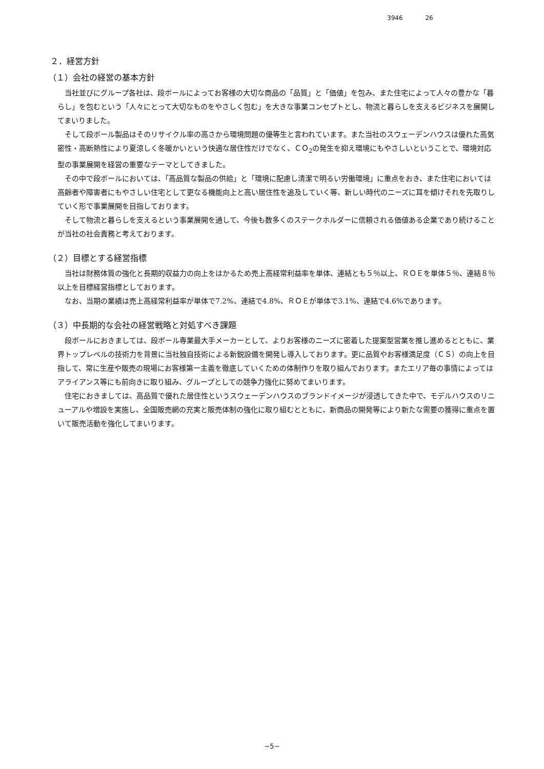3946 26
２．経営方針
（１）会社の経営の基本方針
当社並びにグループ各社は、段ボールによってお客様の大切な商品の「品質」と「価値」を包み、また住宅によって人々の豊かな「暮らし」を包むという「人々にとって大切なものをやさしく包む」を大きな事業コンセプトとし、物流と暮らしを支えるビジネスを展開してまいりました。
そして段ボール製品はそのリサイクル率の高さから環境問題の優等生と言われています。また当社のスウェーデンハウスは優れた高気密性・高断熱性により夏涼しく冬暖かいという快適な居住性だけでなく、ＣＯ<sub>2</sub>の発生を抑え環境にもやさしいということで、環境対応型の事業展開を経営の重要なテーマとしてきました。
その中で段ボールにおいては、「高品質な製品の供給」と「環境に配慮し清潔で明るい労働環境」に重点をおき、また住宅においては高齢者や障害者にもやさしい住宅として更なる機能向上と高い居住性を追及していく等、新しい時代のニーズに耳を傾けそれを先取りしていく形で事業展開を目指しております。
そして物流と暮らしを支えるという事業展開を通して、今後も数多くのステークホルダーに信頼される価値ある企業であり続けることが当社の社会責務と考えております。
（２）目標とする経営指標
当社は財務体質の強化と長期的収益力の向上をはかるため売上高経常利益率を単体、連結とも５％以上、ＲＯＥを単体５％、連結８％以上を目標経営指標としております。
なお、当期の業績は売上高経常利益率が単体で7.2%、連結で4.8%、ＲＯＥが単体で3.1%、連結で4.6%であります。
（３）中長期的な会社の経営戦略と対処すべき課題
段ボールにおきましては、段ボール専業最大手メーカーとして、よりお客様のニーズに密着した提案型営業を推し進めるとともに、業界トップレベルの技術力を背景に当社独自技術による新鋭設備を開発し導入しております。更に品質やお客様満足度（ＣＳ）の向上を目指して、常に生産や販売の現場にお客様第一主義を徹底していくための体制作りを取り組んでおります。またエリア毎の事情によってはアライアンス等にも前向きに取り組み、グループとしての競争力強化に努めてまいります。
住宅におきましては、高品質で優れた居住性というスウェーデンハウスのブランドイメージが浸透してきた中で、モデルハウスのリニューアルや増設を実施し、全国販売網の充実と販売体制の強化に取り組むとともに、新商品の開発等により新たな需要の獲得に重点を置いて販売活動を強化してまいります。
−5−